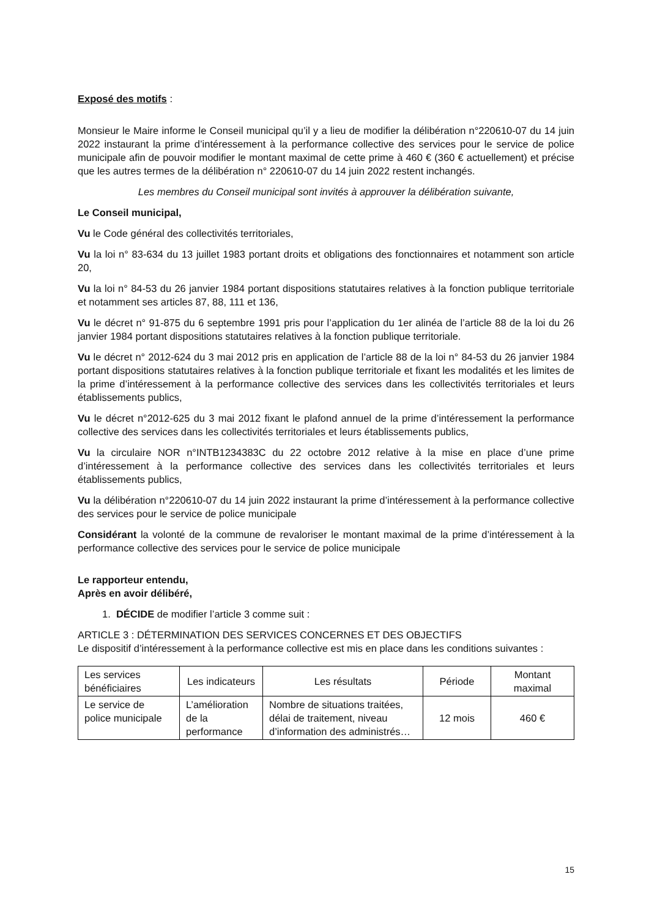Exposé des motifs :
Monsieur le Maire informe le Conseil municipal qu’il y a lieu de modifier la délibération n°220610-07 du 14 juin 2022 instaurant la prime d’intéressement à la performance collective des services pour le service de police municipale afin de pouvoir modifier le montant maximal de cette prime à 460 € (360 € actuellement) et précise que les autres termes de la délibération n° 220610-07 du 14 juin 2022 restent inchangés.
Les membres du Conseil municipal sont invités à approuver la délibération suivante,
Le Conseil municipal,
Vu le Code général des collectivités territoriales,
Vu la loi n° 83-634 du 13 juillet 1983 portant droits et obligations des fonctionnaires et notamment son article 20,
Vu la loi n° 84-53 du 26 janvier 1984 portant dispositions statutaires relatives à la fonction publique territoriale et notamment ses articles 87, 88, 111 et 136,
Vu le décret n° 91-875 du 6 septembre 1991 pris pour l’application du 1er alinéa de l’article 88 de la loi du 26 janvier 1984 portant dispositions statutaires relatives à la fonction publique territoriale.
Vu le décret n° 2012-624 du 3 mai 2012 pris en application de l’article 88 de la loi n° 84-53 du 26 janvier 1984 portant dispositions statutaires relatives à la fonction publique territoriale et fixant les modalités et les limites de la prime d’intéressement à la performance collective des services dans les collectivités territoriales et leurs établissements publics,
Vu le décret n°2012-625 du 3 mai 2012 fixant le plafond annuel de la prime d’intéressement la performance collective des services dans les collectivités territoriales et leurs établissements publics,
Vu la circulaire NOR n°INTB1234383C du 22 octobre 2012 relative à la mise en place d’une prime d’intéressement à la performance collective des services dans les collectivités territoriales et leurs établissements publics,
Vu la délibération n°220610-07 du 14 juin 2022 instaurant la prime d’intéressement à la performance collective des services pour le service de police municipale
Considérant la volonté de la commune de revaloriser le montant maximal de la prime d’intéressement à la performance collective des services pour le service de police municipale
Le rapporteur entendu,
Après en avoir délibéré,
1. DÉCIDE de modifier l’article 3 comme suit :
ARTICLE 3 : DÉTERMINATION DES SERVICES CONCERNES ET DES OBJECTIFS
Le dispositif d’intéressement à la performance collective est mis en place dans les conditions suivantes :
| Les services bénéficiaires | Les indicateurs | Les résultats | Période | Montant maximal |
| Le service de police municipale | L’amélioration de la performance | Nombre de situations traitées, délai de traitement, niveau d’information des administrés… | 12 mois | 460 € |
15